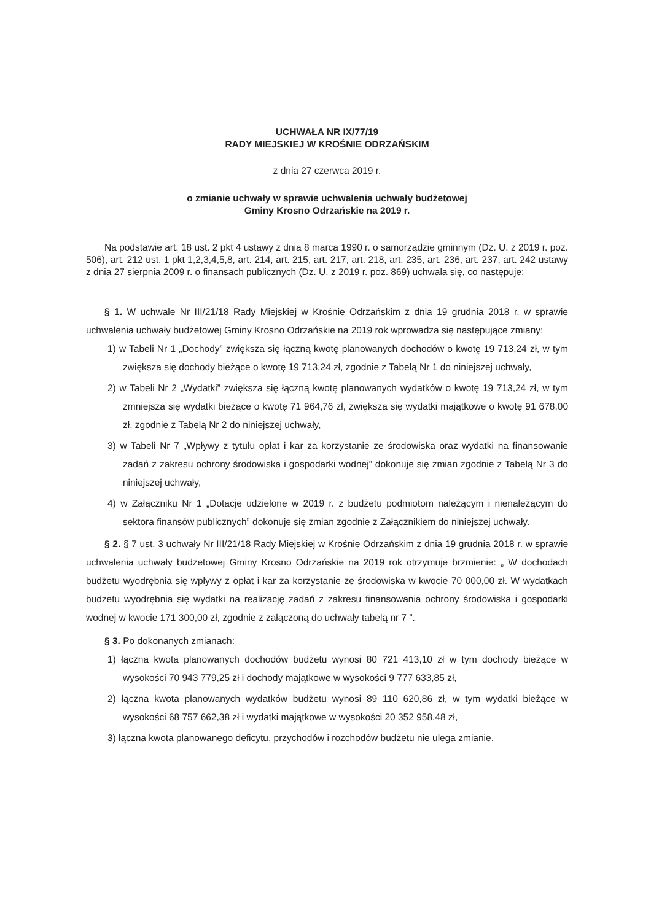UCHWAŁA NR IX/77/19
RADY MIEJSKIEJ W KROŚNIE ODRZAŃSKIM
z dnia 27 czerwca 2019 r.
o zmianie uchwały w sprawie uchwalenia uchwały budżetowej
Gminy Krosno Odrzańskie na 2019 r.
Na podstawie art. 18 ust. 2 pkt 4 ustawy z dnia 8 marca 1990 r. o samorządzie gminnym (Dz. U. z 2019 r. poz. 506), art. 212 ust. 1 pkt 1,2,3,4,5,8, art. 214, art. 215, art. 217, art. 218, art. 235, art. 236, art. 237, art. 242 ustawy z dnia 27 sierpnia 2009 r. o finansach publicznych (Dz. U. z 2019 r. poz. 869) uchwala się, co następuje:
§ 1. W uchwale Nr III/21/18 Rady Miejskiej w Krośnie Odrzańskim z dnia 19 grudnia 2018 r. w sprawie uchwalenia uchwały budżetowej Gminy Krosno Odrzańskie na 2019 rok wprowadza się następujące zmiany:
1) w Tabeli Nr 1 „Dochody” zwiększa się łączną kwotę planowanych dochodów o kwotę 19 713,24 zł, w tym zwiększa się dochody bieżące o kwotę 19 713,24 zł, zgodnie z Tabelą Nr 1 do niniejszej uchwały,
2) w Tabeli Nr 2 „Wydatki” zwiększa się łączną kwotę planowanych wydatków o kwotę 19 713,24 zł, w tym zmniejsza się wydatki bieżące o kwotę 71 964,76 zł, zwiększa się wydatki majątkowe o kwotę 91 678,00 zł, zgodnie z Tabelą Nr 2 do niniejszej uchwały,
3) w Tabeli Nr 7 „Wpływy z tytułu opłat i kar za korzystanie ze środowiska oraz wydatki na finansowanie zadań z zakresu ochrony środowiska i gospodarki wodnej” dokonuje się zmian zgodnie z Tabelą Nr 3 do niniejszej uchwały,
4) w Załączniku Nr 1 „Dotacje udzielone w 2019 r. z budżetu podmiotom należącym i nienależącym do sektora finansów publicznych” dokonuje się zmian zgodnie z Załącznikiem do niniejszej uchwały.
§ 2. § 7 ust. 3 uchwały Nr III/21/18 Rady Miejskiej w Krośnie Odrzańskim z dnia 19 grudnia 2018 r. w sprawie uchwalenia uchwały budżetowej Gminy Krosno Odrzańskie na 2019 rok otrzymuje brzmienie: „ W dochodach budżetu wyodrębnia się wpływy z opłat i kar za korzystanie ze środowiska w kwocie 70 000,00 zł. W wydatkach budżetu wyodrębnia się wydatki na realizację zadań z zakresu finansowania ochrony środowiska i gospodarki wodnej w kwocie 171 300,00 zł, zgodnie z załączoną do uchwały tabelą nr 7 ”.
§ 3. Po dokonanych zmianach:
1) łączna kwota planowanych dochodów budżetu wynosi 80 721 413,10 zł w tym dochody bieżące w wysokości 70 943 779,25 zł i dochody majątkowe w wysokości 9 777 633,85 zł,
2) łączna kwota planowanych wydatków budżetu wynosi 89 110 620,86 zł, w tym wydatki bieżące w wysokości 68 757 662,38 zł i wydatki majątkowe w wysokości 20 352 958,48 zł,
3) łączna kwota planowanego deficytu, przychodów i rozchodów budżetu nie ulega zmianie.